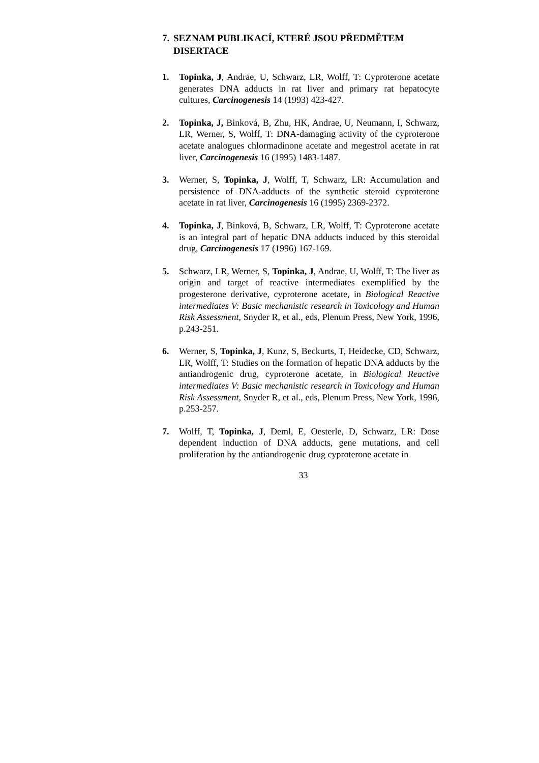7. SEZNAM PUBLIKACÍ, KTERÉ JSOU PŘEDMĚTEM DISERTACE
1. Topinka, J, Andrae, U, Schwarz, LR, Wolff, T: Cyproterone acetate generates DNA adducts in rat liver and primary rat hepatocyte cultures, Carcinogenesis 14 (1993) 423-427.
2. Topinka, J, Binková, B, Zhu, HK, Andrae, U, Neumann, I, Schwarz, LR, Werner, S, Wolff, T: DNA-damaging activity of the cyproterone acetate analogues chlormadinone acetate and megestrol acetate in rat liver, Carcinogenesis 16 (1995) 1483-1487.
3. Werner, S, Topinka, J, Wolff, T, Schwarz, LR: Accumulation and persistence of DNA-adducts of the synthetic steroid cyproterone acetate in rat liver, Carcinogenesis 16 (1995) 2369-2372.
4. Topinka, J, Binková, B, Schwarz, LR, Wolff, T: Cyproterone acetate is an integral part of hepatic DNA adducts induced by this steroidal drug, Carcinogenesis 17 (1996) 167-169.
5. Schwarz, LR, Werner, S, Topinka, J, Andrae, U, Wolff, T: The liver as origin and target of reactive intermediates exemplified by the progesterone derivative, cyproterone acetate, in Biological Reactive intermediates V: Basic mechanistic research in Toxicology and Human Risk Assessment, Snyder R, et al., eds, Plenum Press, New York, 1996, p.243-251.
6. Werner, S, Topinka, J, Kunz, S, Beckurts, T, Heidecke, CD, Schwarz, LR, Wolff, T: Studies on the formation of hepatic DNA adducts by the antiandrogenic drug, cyproterone acetate, in Biological Reactive intermediates V: Basic mechanistic research in Toxicology and Human Risk Assessment, Snyder R, et al., eds, Plenum Press, New York, 1996, p.253-257.
7. Wolff, T, Topinka, J, Deml, E, Oesterle, D, Schwarz, LR: Dose dependent induction of DNA adducts, gene mutations, and cell proliferation by the antiandrogenic drug cyproterone acetate in
33